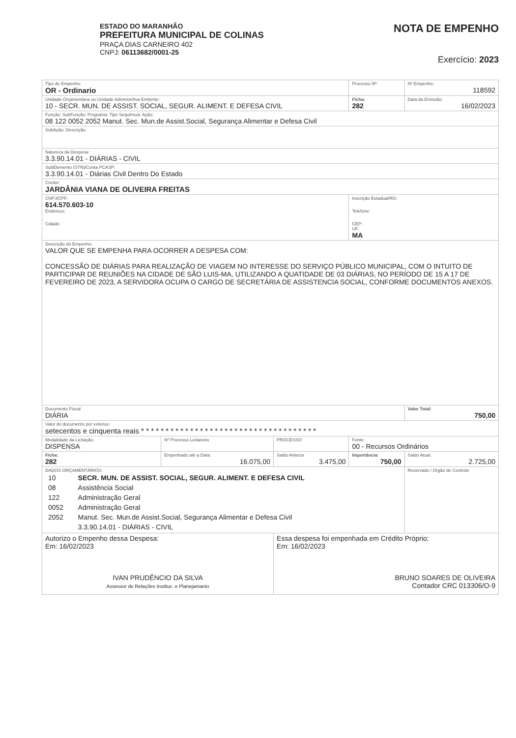ESTADO DO MARANHÃO
PREFEITURA MUNICIPAL DE COLINAS
PRAÇA DIAS CARNEIRO 402
CNPJ: 06113682/0001-25
NOTA DE EMPENHO
Exercício: 2023
| Tipo de Empenho: OR - Ordinario | | | Processo Nº: | Nº Empenho: 118592 |
| Unidade Orçamentária ou Unidade Administrtiva Emitente: 10 - SECR. MUN. DE ASSIST. SOCIAL, SEGUR. ALIMENT. E DEFESA CIVIL | | | Ficha: 282 | Data da Emissão: 16/02/2023 |
| Função: SubFunção: Programa: Tipo Sequência: Ação: 08 122 0052 2052 Manut. Sec. Mun.de Assist.Social, Segurança Alimentar e Defesa Civil | | | | |
| SubAção: Descrição: | | | | |
| Natureza da Despesa: 3.3.90.14.01 - DIÁRIAS - CIVIL | | | | |
| SubElemento (STN)/Conta PCASP: 3.3.90.14.01 - Diárias Civil Dentro Do Estado | | | | |
| Credor: JARDÂNIA VIANA DE OLIVEIRA FREITAS | | | | |
| CNPJ/CPF: 614.570.603-10 Endereço: Cidade: | | | Inscrição Estadual/RG: Telefone: CEP: UF: MA | |
| Descrição do Empenho: VALOR QUE SE EMPENHA PARA OCORRER A DESPESA COM: CONCESSÃO DE DIÁRIAS PARA REALIZAÇÃO DE VIAGEM NO INTERESSE DO SERVIÇO PÚBLICO MUNICIPAL, COM O INTUITO DE PARTICIPAR DE REUNIÕES NA CIDADE DE SÃO LUIS-MA, UTILIZANDO A QUATIDADE DE 03 DIÁRIAS, NO PERÍODO DE 15 A 17 DE FEVEREIRO DE 2023, A SERVIDORA OCUPA O CARGO DE SECRETÁRIA DE ASSISTENCIA SOCIAL, CONFORME DOCUMENTOS ANEXOS. | | | | |
| Documento Fiscal DIÁRIA | | | | Valor Total: 750,00 |
| Valor do documento por extenso: setecentos e cinquenta reais * * * * * * * * * * * * * * * * * * * * * * * * * * * * * * * * * * * * | | | | |
| Modalidade da Licitação: DISPENSA | Nº Processo Licitatorio | PROCESSO | Fonte: 00 - Recursos Ordinários | |
| Ficha: 282 | Empenhado até a Data: 16.075,00 | Saldo Anterior 3.475,00 | Importância: 750,00 | Saldo Atual: 2.725,00 |
| DADOS ORÇAMENTÁRIOS: / 10 / SECR. MUN. DE ASSIST. SOCIAL, SEGUR. ALIMENT. E DEFESA CIVIL / / 08 / Assistência Social / / 122 / Administração Geral / / 0052 / Administração Geral / / 2052 / Manut. Sec. Mun.de Assist.Social, Segurança Alimentar e Defesa Civil / / / 3.3.90.14.01 - DIÁRIAS - CIVIL / | | | | Reservado / Orgão de Controle |
| Autorizo o Empenho dessa Despesa: Em: 16/02/2023 IVAN PRUDÊNCIO DA SILVA Assessor de Relações Instituc. e Planejamanto | | Essa despesa foi empenhada em Crédito Próprio: Em: 16/02/2023 BRUNO SOARES DE OLIVEIRA Contador CRC 013306/O-9 | | |